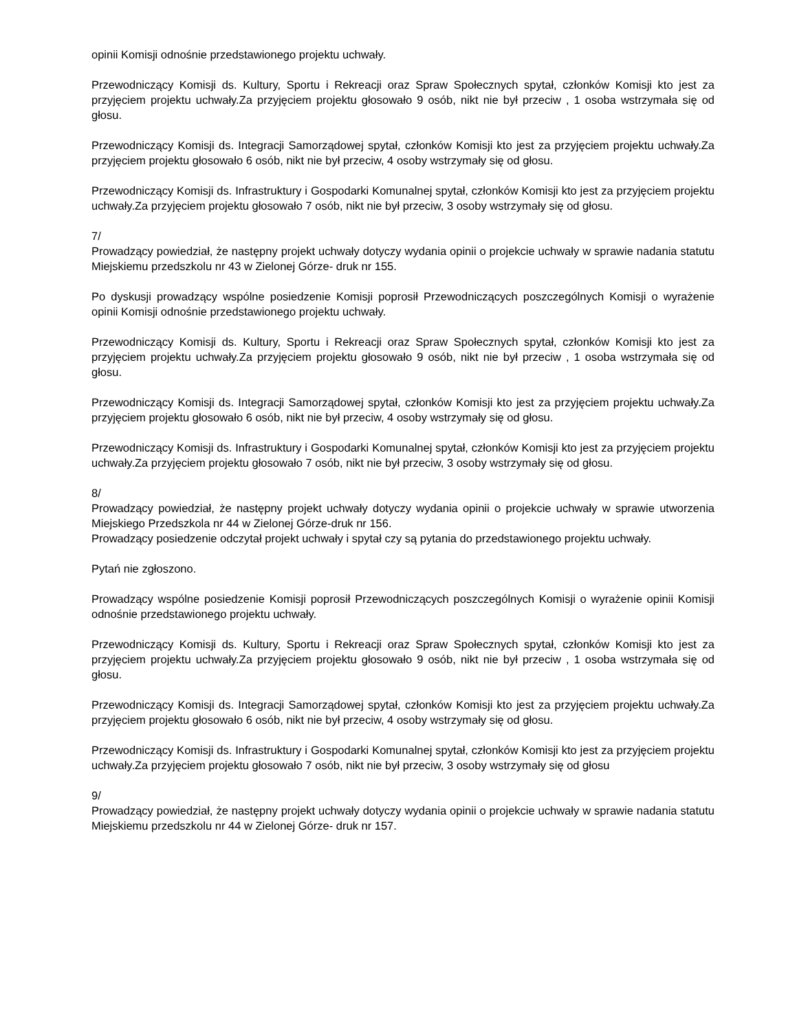opinii Komisji odnośnie przedstawionego projektu uchwały.
Przewodniczący Komisji ds. Kultury, Sportu i Rekreacji oraz Spraw Społecznych spytał, członków Komisji kto jest za przyjęciem projektu uchwały.Za przyjęciem projektu głosowało 9 osób, nikt nie był przeciw , 1 osoba wstrzymała się od głosu.
Przewodniczący Komisji ds. Integracji Samorządowej spytał, członków Komisji kto jest za przyjęciem projektu uchwały.Za przyjęciem projektu głosowało 6 osób, nikt nie był przeciw, 4 osoby wstrzymały się od głosu.
Przewodniczący Komisji ds. Infrastruktury i Gospodarki Komunalnej spytał, członków Komisji kto jest za przyjęciem projektu uchwały.Za przyjęciem projektu głosowało 7 osób, nikt nie był przeciw, 3 osoby wstrzymały się od głosu.
7/
Prowadzący powiedział, że następny projekt uchwały dotyczy wydania opinii o projekcie uchwały w sprawie nadania statutu Miejskiemu przedszkolu nr 43 w Zielonej Górze- druk nr 155.
Po dyskusji prowadzący wspólne posiedzenie Komisji poprosił Przewodniczących poszczególnych Komisji o wyrażenie opinii Komisji odnośnie przedstawionego projektu uchwały.
Przewodniczący Komisji ds. Kultury, Sportu i Rekreacji oraz Spraw Społecznych spytał, członków Komisji kto jest za przyjęciem projektu uchwały.Za przyjęciem projektu głosowało 9 osób, nikt nie był przeciw , 1 osoba wstrzymała się od głosu.
Przewodniczący Komisji ds. Integracji Samorządowej spytał, członków Komisji kto jest za przyjęciem projektu uchwały.Za przyjęciem projektu głosowało 6 osób, nikt nie był przeciw, 4 osoby wstrzymały się od głosu.
Przewodniczący Komisji ds. Infrastruktury i Gospodarki Komunalnej spytał, członków Komisji kto jest za przyjęciem projektu uchwały.Za przyjęciem projektu głosowało 7 osób, nikt nie był przeciw, 3 osoby wstrzymały się od głosu.
8/
Prowadzący powiedział, że następny projekt uchwały dotyczy wydania opinii o projekcie uchwały w sprawie utworzenia Miejskiego Przedszkola nr 44 w Zielonej Górze-druk nr 156.
Prowadzący posiedzenie odczytał projekt uchwały i spytał czy są pytania do przedstawionego projektu uchwały.
Pytań nie zgłoszono.
Prowadzący wspólne posiedzenie Komisji poprosił Przewodniczących poszczególnych Komisji o wyrażenie opinii Komisji odnośnie przedstawionego projektu uchwały.
Przewodniczący Komisji ds. Kultury, Sportu i Rekreacji oraz Spraw Społecznych spytał, członków Komisji kto jest za przyjęciem projektu uchwały.Za przyjęciem projektu głosowało 9 osób, nikt nie był przeciw , 1 osoba wstrzymała się od głosu.
Przewodniczący Komisji ds. Integracji Samorządowej spytał, członków Komisji kto jest za przyjęciem projektu uchwały.Za przyjęciem projektu głosowało 6 osób, nikt nie był przeciw, 4 osoby wstrzymały się od głosu.
Przewodniczący Komisji ds. Infrastruktury i Gospodarki Komunalnej spytał, członków Komisji kto jest za przyjęciem projektu uchwały.Za przyjęciem projektu głosowało 7 osób, nikt nie był przeciw, 3 osoby wstrzymały się od głosu
9/
Prowadzący powiedział, że następny projekt uchwały dotyczy wydania opinii o projekcie uchwały w sprawie nadania statutu Miejskiemu przedszkolu nr 44 w Zielonej Górze- druk nr 157.